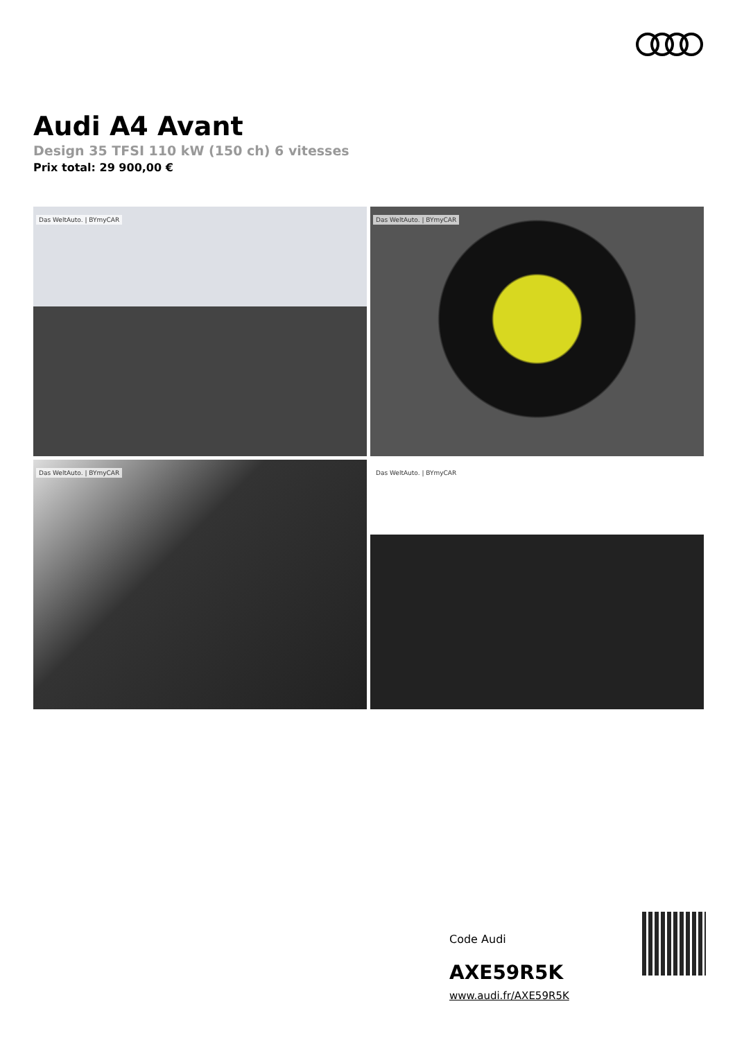Audi A4 Avant
Design 35 TFSI 110 kW (150 ch) 6 vitesses
Prix total: 29 900,00 €
Das WeltAuto. | BYmyCAR
Das WeltAuto. | BYmyCAR
Das WeltAuto. | BYmyCAR
Das WeltAuto. | BYmyCAR
Code Audi
AXE59R5K
www.audi.fr/AXE59R5K